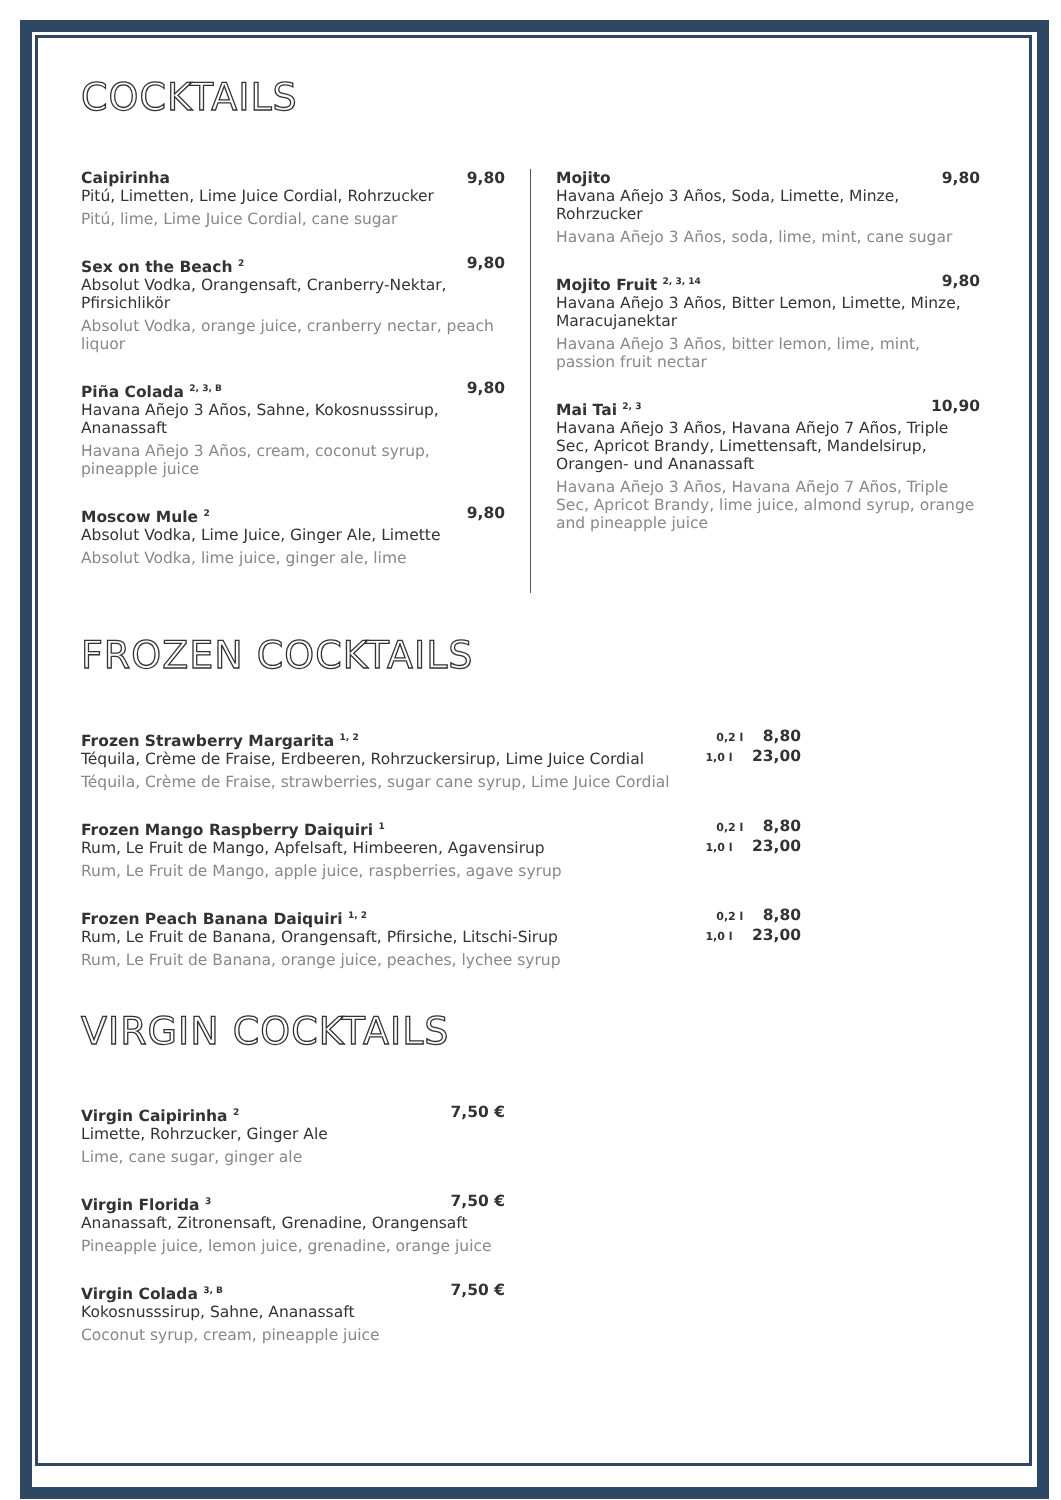COCKTAILS
Caipirinha 9,80
Pitú, Limetten, Lime Juice Cordial, Rohrzucker
Pitú, lime, Lime Juice Cordial, cane sugar
Sex on the Beach <sup>2</sup> 9,80
Absolut Vodka, Orangensaft, Cranberry-Nektar, Pfirsichlikör
Absolut Vodka, orange juice, cranberry nectar, peach liquor
Piña Colada <sup>2, 3, B</sup> 9,80
Havana Añejo 3 Años, Sahne, Kokosnusssirup, Ananassaft
Havana Añejo 3 Años, cream, coconut syrup, pineapple juice
Moscow Mule <sup>2</sup> 9,80
Absolut Vodka, Lime Juice, Ginger Ale, Limette
Absolut Vodka, lime juice, ginger ale, lime
Mojito 9,80
Havana Añejo 3 Años, Soda, Limette, Minze, Rohrzucker
Havana Añejo 3 Años, soda, lime, mint, cane sugar
Mojito Fruit <sup>2, 3, 14</sup> 9,80
Havana Añejo 3 Años, Bitter Lemon, Limette, Minze, Maracujanektar
Havana Añejo 3 Años, bitter lemon, lime, mint, passion fruit nectar
Mai Tai <sup>2, 3</sup> 10,90
Havana Añejo 3 Años, Havana Añejo 7 Años, Triple Sec, Apricot Brandy, Limettensaft, Mandelsirup, Orangen- und Ananassaft
Havana Añejo 3 Años, Havana Añejo 7 Años, Triple Sec, Apricot Brandy, lime juice, almond syrup, orange and pineapple juice
FROZEN COCKTAILS
Frozen Strawberry Margarita <sup>1, 2</sup>
Téquila, Crème de Fraise, Erdbeeren, Rohrzuckersirup, Lime Juice Cordial
Téquila, Crème de Fraise, strawberries, sugar cane syrup, Lime Juice Cordial
0,2 l 8,80
1,0 l 23,00
Frozen Mango Raspberry Daiquiri <sup>1</sup>
Rum, Le Fruit de Mango, Apfelsaft, Himbeeren, Agavensirup
Rum, Le Fruit de Mango, apple juice, raspberries, agave syrup
0,2 l 8,80
1,0 l 23,00
Frozen Peach Banana Daiquiri <sup>1, 2</sup>
Rum, Le Fruit de Banana, Orangensaft, Pfirsiche, Litschi-Sirup
Rum, Le Fruit de Banana, orange juice, peaches, lychee syrup
0,2 l 8,80
1,0 l 23,00
VIRGIN COCKTAILS
Virgin Caipirinha <sup>2</sup> 7,50 €
Limette, Rohrzucker, Ginger Ale
Lime, cane sugar, ginger ale
Virgin Florida <sup>3</sup> 7,50 €
Ananassaft, Zitronensaft, Grenadine, Orangensaft
Pineapple juice, lemon juice, grenadine, orange juice
Virgin Colada <sup>3, B</sup> 7,50 €
Kokosnusssirup, Sahne, Ananassaft
Coconut syrup, cream, pineapple juice